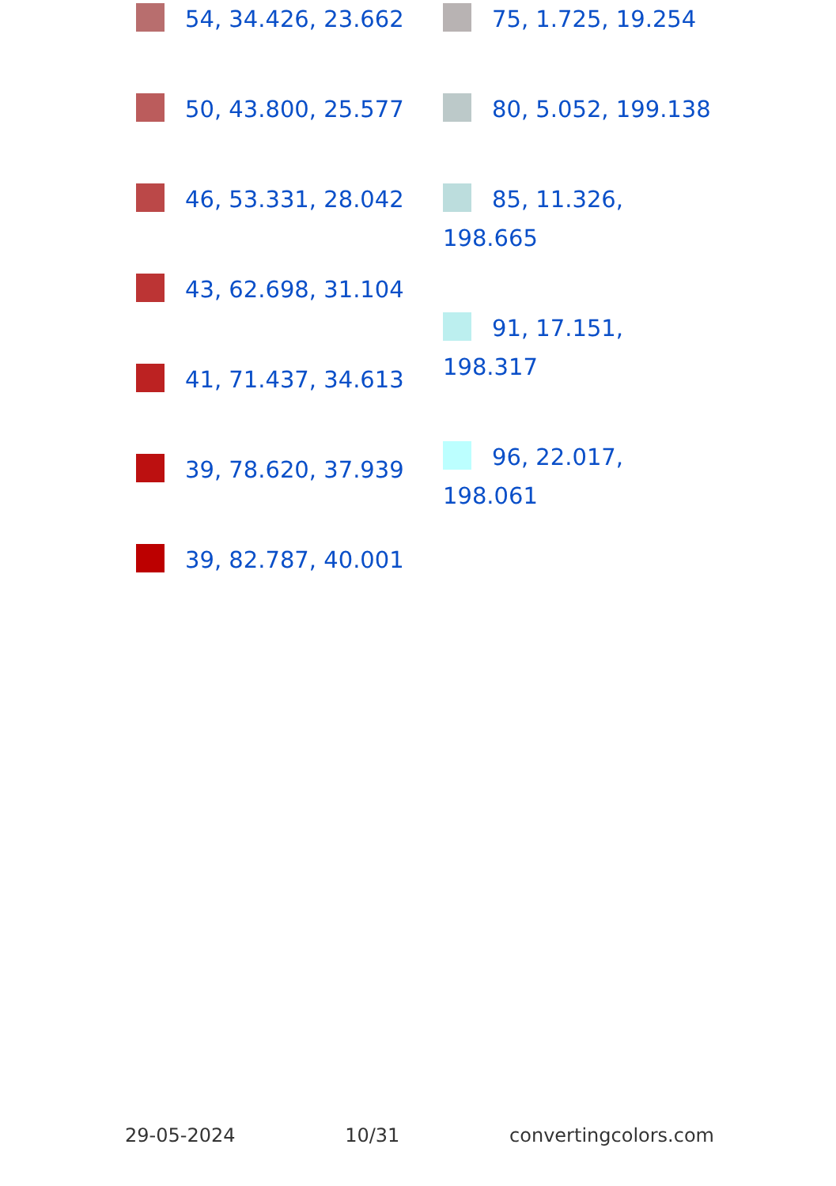54, 34.426, 23.662
50, 43.800, 25.577
46, 53.331, 28.042
43, 62.698, 31.104
41, 71.437, 34.613
39, 78.620, 37.939
39, 82.787, 40.001
75, 1.725, 19.254
80, 5.052, 199.138
85, 11.326, 198.665
91, 17.151, 198.317
96, 22.017, 198.061
29-05-2024 10/31 convertingcolors.com